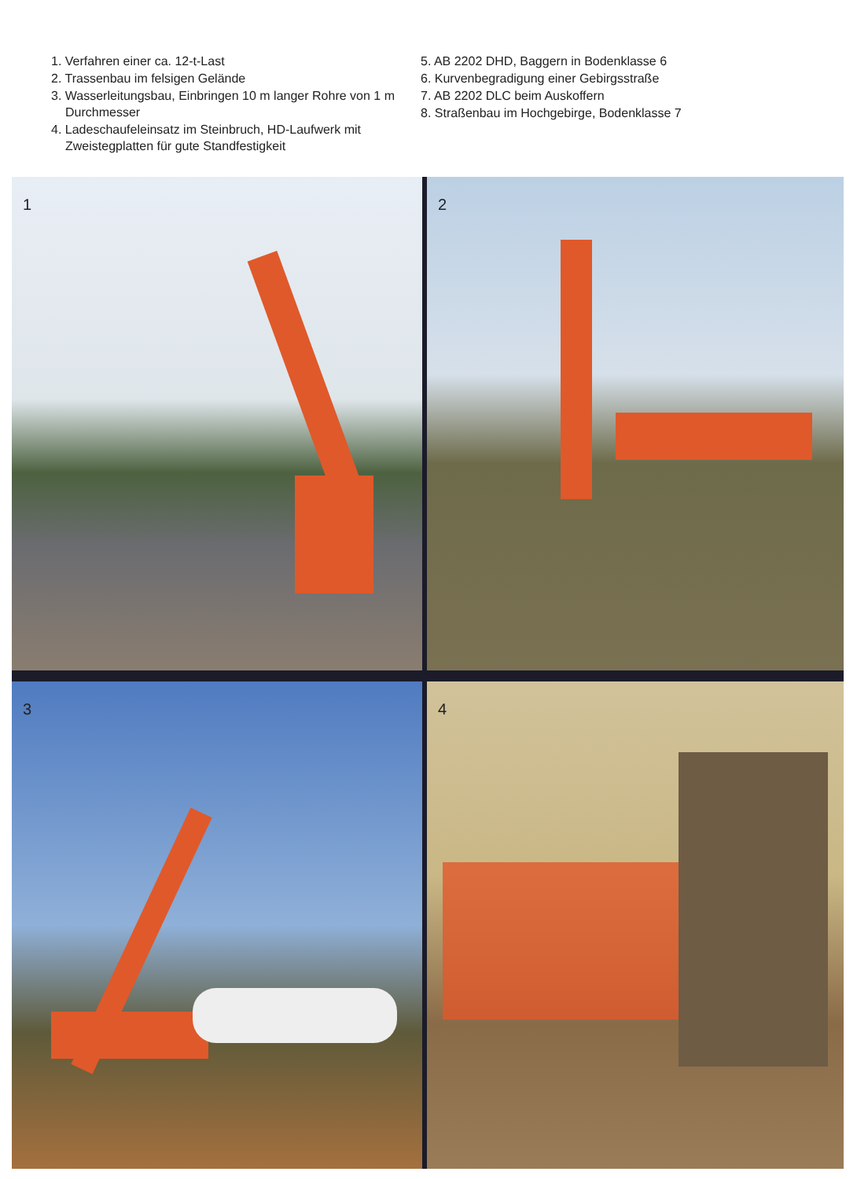1. Verfahren einer ca. 12-t-Last
2. Trassenbau im felsigen Gelände
3. Wasserleitungsbau, Einbringen 10 m langer Rohre von 1 m Durchmesser
4. Ladeschaufeleinsatz im Steinbruch, HD-Laufwerk mit Zweistegplatten für gute Standfestigkeit
5. AB 2202 DHD, Baggern in Bodenklasse 6
6. Kurvenbegradigung einer Gebirgsstraße
7. AB 2202 DLC beim Auskoffern
8. Straßenbau im Hochgebirge, Bodenklasse 7
1
2
3
4